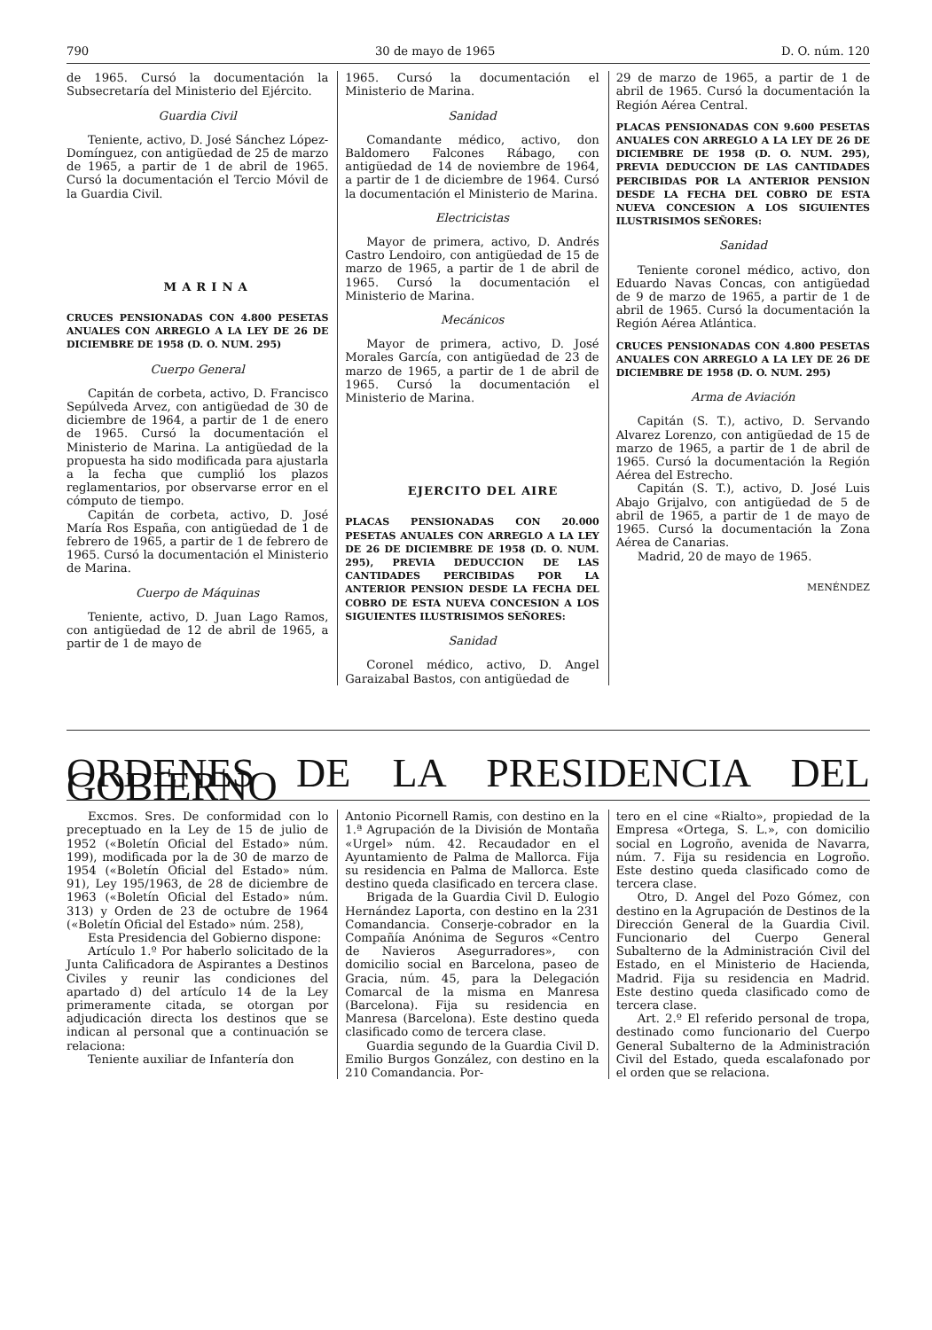790 30 de mayo de 1965 D. O. núm. 120
de 1965. Cursó la documentación la Subsecretaría del Ministerio del Ejército.
Guardia Civil
Teniente, activo, D. José Sánchez López-Domínguez, con antigüedad de 25 de marzo de 1965, a partir de 1 de abril de 1965. Cursó la documentación el Tercio Móvil de la Guardia Civil.
MARINA
CRUCES PENSIONADAS CON 4.800 PESETAS ANUALES CON ARREGLO A LA LEY DE 26 DE DICIEMBRE DE 1958 (D. O. NUM. 295)
Cuerpo General
Capitán de corbeta, activo, D. Francisco Sepúlveda Arvez, con antigüedad de 30 de diciembre de 1964, a partir de 1 de enero de 1965. Cursó la documentación el Ministerio de Marina. La antigüedad de la propuesta ha sido modificada para ajustarla a la fecha que cumplió los plazos reglamentarios, por observarse error en el cómputo de tiempo.
Capitán de corbeta, activo, D. José María Ros España, con antigüedad de 1 de febrero de 1965, a partir de 1 de febrero de 1965. Cursó la documentación el Ministerio de Marina.
Cuerpo de Máquinas
Teniente, activo, D. Juan Lago Ramos, con antigüedad de 12 de abril de 1965, a partir de 1 de mayo de
1965. Cursó la documentación el Ministerio de Marina.
Sanidad
Comandante médico, activo, don Baldomero Falcones Rábago, con antigüedad de 14 de noviembre de 1964, a partir de 1 de diciembre de 1964. Cursó la documentación el Ministerio de Marina.
Electricistas
Mayor de primera, activo, D. Andrés Castro Lendoiro, con antigüedad de 15 de marzo de 1965, a partir de 1 de abril de 1965. Cursó la documentación el Ministerio de Marina.
Mecánicos
Mayor de primera, activo, D. José Morales García, con antigüedad de 23 de marzo de 1965, a partir de 1 de abril de 1965. Cursó la documentación el Ministerio de Marina.
EJERCITO DEL AIRE
PLACAS PENSIONADAS CON 20.000 PESETAS ANUALES CON ARREGLO A LA LEY DE 26 DE DICIEMBRE DE 1958 (D. O. NUM. 295), PREVIA DEDUCCION DE LAS CANTIDADES PERCIBIDAS POR LA ANTERIOR PENSION DESDE LA FECHA DEL COBRO DE ESTA NUEVA CONCESION A LOS SIGUIENTES ILUSTRISIMOS SEÑORES:
Sanidad
Coronel médico, activo, D. Angel Garaizabal Bastos, con antigüedad de
29 de marzo de 1965, a partir de 1 de abril de 1965. Cursó la documentación la Región Aérea Central.
PLACAS PENSIONADAS CON 9.600 PESETAS ANUALES CON ARREGLO A LA LEY DE 26 DE DICIEMBRE DE 1958 (D. O. NUM. 295), PREVIA DEDUCCION DE LAS CANTIDADES PERCIBIDAS POR LA ANTERIOR PENSION DESDE LA FECHA DEL COBRO DE ESTA NUEVA CONCESION A LOS SIGUIENTES ILUSTRISIMOS SEÑORES:
Sanidad
Teniente coronel médico, activo, don Eduardo Navas Concas, con antigüedad de 9 de marzo de 1965, a partir de 1 de abril de 1965. Cursó la documentación la Región Aérea Atlántica.
CRUCES PENSIONADAS CON 4.800 PESETAS ANUALES CON ARREGLO A LA LEY DE 26 DE DICIEMBRE DE 1958 (D. O. NUM. 295)
Arma de Aviación
Capitán (S. T.), activo, D. Servando Alvarez Lorenzo, con antigüedad de 15 de marzo de 1965, a partir de 1 de abril de 1965. Cursó la documentación la Región Aérea del Estrecho.
Capitán (S. T.), activo, D. José Luis Abajo Grijalvo, con antigüedad de 5 de abril de 1965, a partir de 1 de mayo de 1965. Cursó la documentación la Zona Aérea de Canarias.
Madrid, 20 de mayo de 1965.
MENÉNDEZ
ORDENES DE LA PRESIDENCIA DEL GOBIERNO
Excmos. Sres. De conformidad con lo preceptuado en la Ley de 15 de julio de 1952 («Boletín Oficial del Estado» núm. 199), modificada por la de 30 de marzo de 1954 («Boletín Oficial del Estado» núm. 91), Ley 195/1963, de 28 de diciembre de 1963 («Boletín Oficial del Estado» núm. 313) y Orden de 23 de octubre de 1964 («Boletín Oficial del Estado» núm. 258),
Esta Presidencia del Gobierno dispone:
Artículo 1.º Por haberlo solicitado de la Junta Calificadora de Aspirantes a Destinos Civiles y reunir las condiciones del apartado d) del artículo 14 de la Ley primeramente citada, se otorgan por adjudicación directa los destinos que se indican al personal que a continuación se relaciona:
Teniente auxiliar de Infantería don
Antonio Picornell Ramis, con destino en la 1.ª Agrupación de la División de Montaña «Urgel» núm. 42. Recaudador en el Ayuntamiento de Palma de Mallorca. Fija su residencia en Palma de Mallorca. Este destino queda clasificado en tercera clase.
Brigada de la Guardia Civil D. Eulogio Hernández Laporta, con destino en la 231 Comandancia. Conserje-cobrador en la Compañía Anónima de Seguros «Centro de Navieros Asegurradores», con domicilio social en Barcelona, paseo de Gracia, núm. 45, para la Delegación Comarcal de la misma en Manresa (Barcelona). Fija su residencia en Manresa (Barcelona). Este destino queda clasificado como de tercera clase.
Guardia segundo de la Guardia Civil D. Emilio Burgos González, con destino en la 210 Comandancia. Por-
tero en el cine «Rialto», propiedad de la Empresa «Ortega, S. L.», con domicilio social en Logroño, avenida de Navarra, núm. 7. Fija su residencia en Logroño. Este destino queda clasificado como de tercera clase.
Otro, D. Angel del Pozo Gómez, con destino en la Agrupación de Destinos de la Dirección General de la Guardia Civil. Funcionario del Cuerpo General Subalterno de la Administración Civil del Estado, en el Ministerio de Hacienda, Madrid. Fija su residencia en Madrid. Este destino queda clasificado como de tercera clase.
Art. 2.º El referido personal de tropa, destinado como funcionario del Cuerpo General Subalterno de la Administración Civil del Estado, queda escalafonado por el orden que se relaciona.